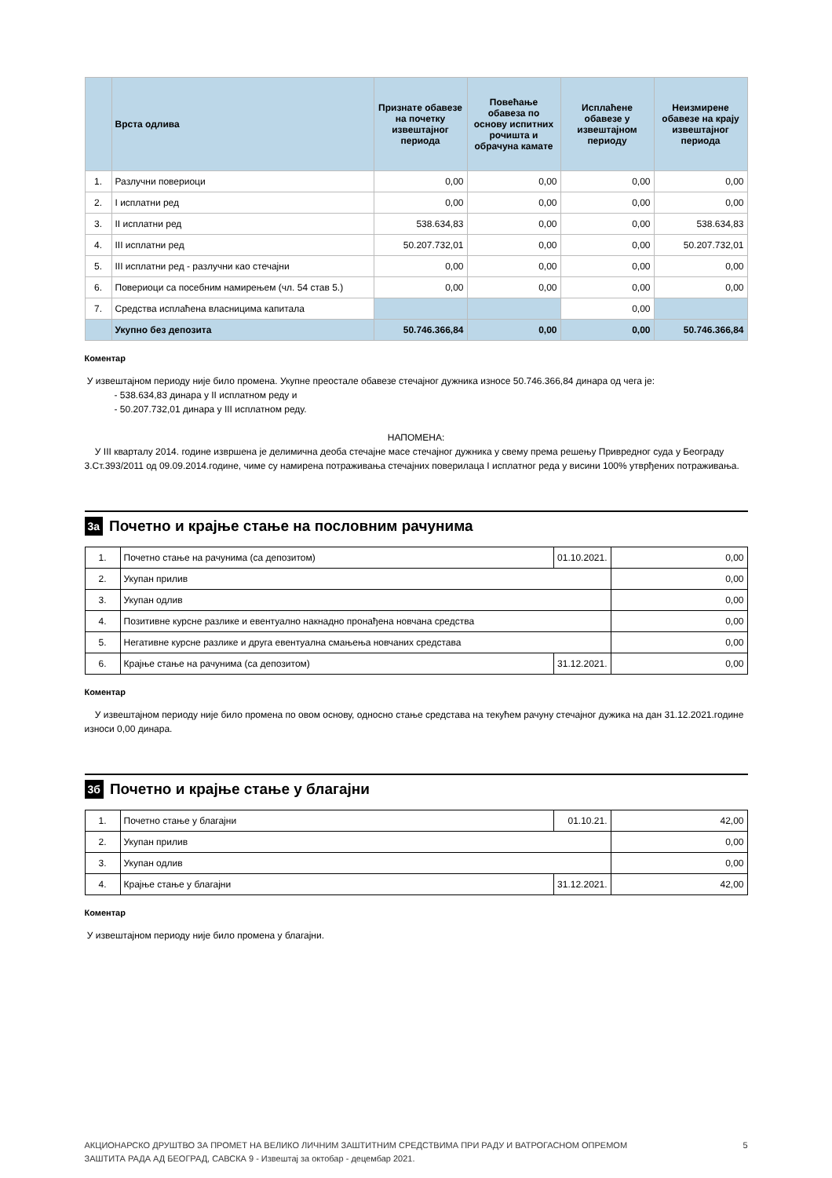| | Врста одлива | Признате обавезе на почетку извештајног периода | Повећање обавеза по основу испитних рочишта и обрачуна камате | Исплаћене обавезе у извештајном периоду | Неизмирене обавезе на крају извештајног периода |
| --- | --- | --- | --- | --- | --- |
| 1. | Разлучни повериоци | 0,00 | 0,00 | 0,00 | 0,00 |
| 2. | I исплатни ред | 0,00 | 0,00 | 0,00 | 0,00 |
| 3. | II исплатни ред | 538.634,83 | 0,00 | 0,00 | 538.634,83 |
| 4. | III исплатни ред | 50.207.732,01 | 0,00 | 0,00 | 50.207.732,01 |
| 5. | III исплатни ред - разлучни као стечајни | 0,00 | 0,00 | 0,00 | 0,00 |
| 6. | Повериоци са посебним намирењем (чл. 54 став 5.) | 0,00 | 0,00 | 0,00 | 0,00 |
| 7. | Средства исплаћена власницима капитала | | | 0,00 | |
| | Укупно без депозита | 50.746.366,84 | 0,00 | 0,00 | 50.746.366,84 |
Коментар
У извештајном периоду није било промена. Укупне преостале обавезе стечајног дужника износе 50.746.366,84 динара од чега је:
- 538.634,83 динара у II исплатном реду и
- 50.207.732,01 динара у III исплатном реду.
НАПОМЕНА:
У III кварталу 2014. године извршена је делимична деоба стечајне масе стечајног дужника у свему према решењу Привредног суда у Београду 3.Ст.393/2011 од 09.09.2014.године, чиме су намирена потраживања стечајних поверилаца I исплатног реда у висини 100% утврђених потраживања.
3а
Почетно и крајње стање на пословним рачунима
| 1. | Почетно стање на рачунима (са депозитом) | 01.10.2021. | 0,00 |
| 2. | Укупан прилив | | 0,00 |
| 3. | Укупан одлив | | 0,00 |
| 4. | Позитивне курсне разлике и евентуално накнадно пронађена новчана средства | | 0,00 |
| 5. | Негативне курсне разлике и друга евентуална смањења новчаних средстава | | 0,00 |
| 6. | Крајње стање на рачунима (са депозитом) | 31.12.2021. | 0,00 |
Коментар
У извештајном периоду није било промена по овом основу, односно стање средстава на текућем рачуну стечајног дужика на дан 31.12.2021.године износи 0,00 динара.
3б
Почетно и крајње стање у благајни
| 1. | Почетно стање у благајни | 01.10.21. | 42,00 |
| 2. | Укупан прилив | | 0,00 |
| 3. | Укупан одлив | | 0,00 |
| 4. | Крајње стање у благајни | 31.12.2021. | 42,00 |
Коментар
У извештајном периоду није било промена у благајни.
АКЦИОНАРСКО ДРУШТВО ЗА ПРОМЕТ НА ВЕЛИКО ЛИЧНИМ ЗАШТИТНИМ СРЕДСТВИМА ПРИ РАДУ И ВАТРОГАСНОМ ОПРЕМОМ
ЗАШТИТА РАДА АД БЕОГРАД, САВСКА 9 - Извештај за октобар - децембар 2021.
5